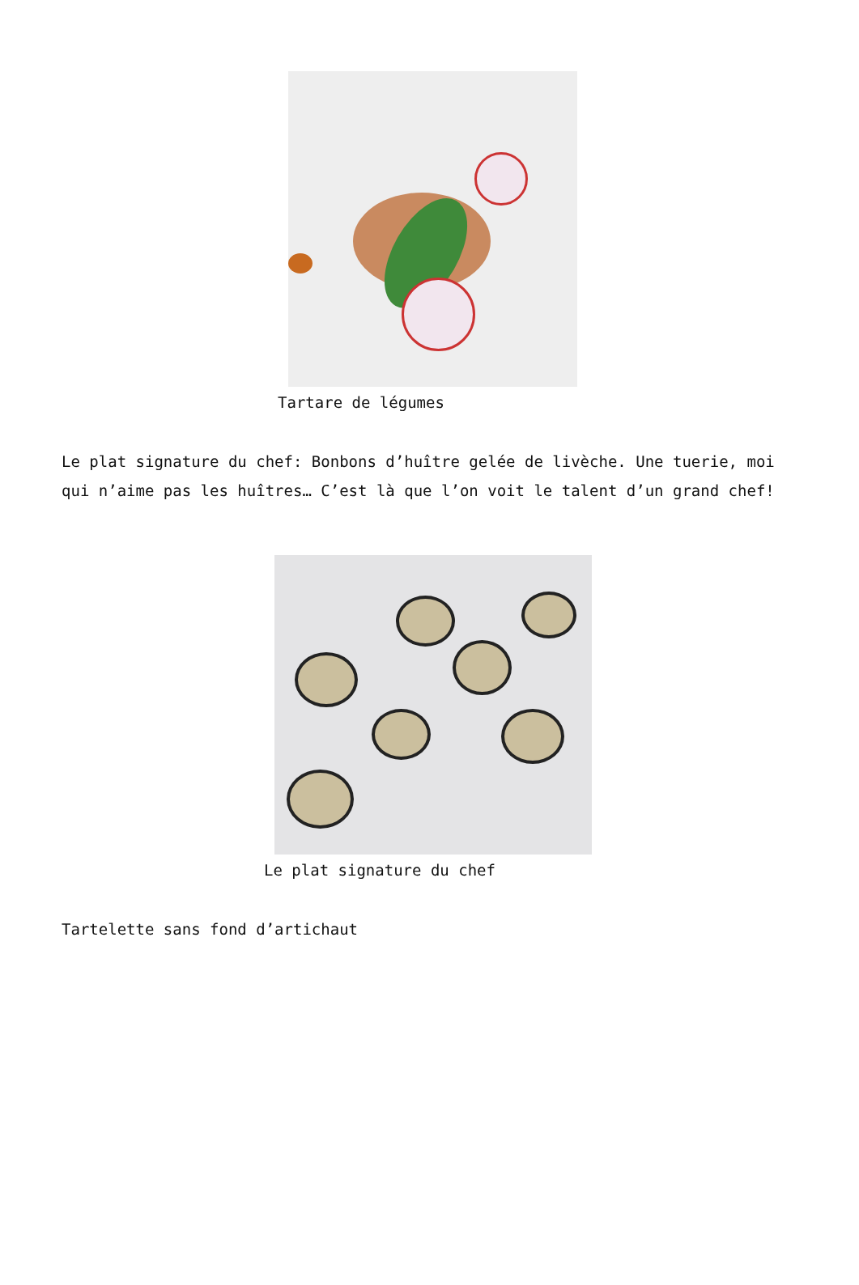Tartare de légumes
Le plat signature du chef: Bonbons d’huître gelée de livèche. Une tuerie, moi qui n’aime pas les huîtres… C’est là que l’on voit le talent d’un grand chef!
Le plat signature du chef
Tartelette sans fond d’artichaut